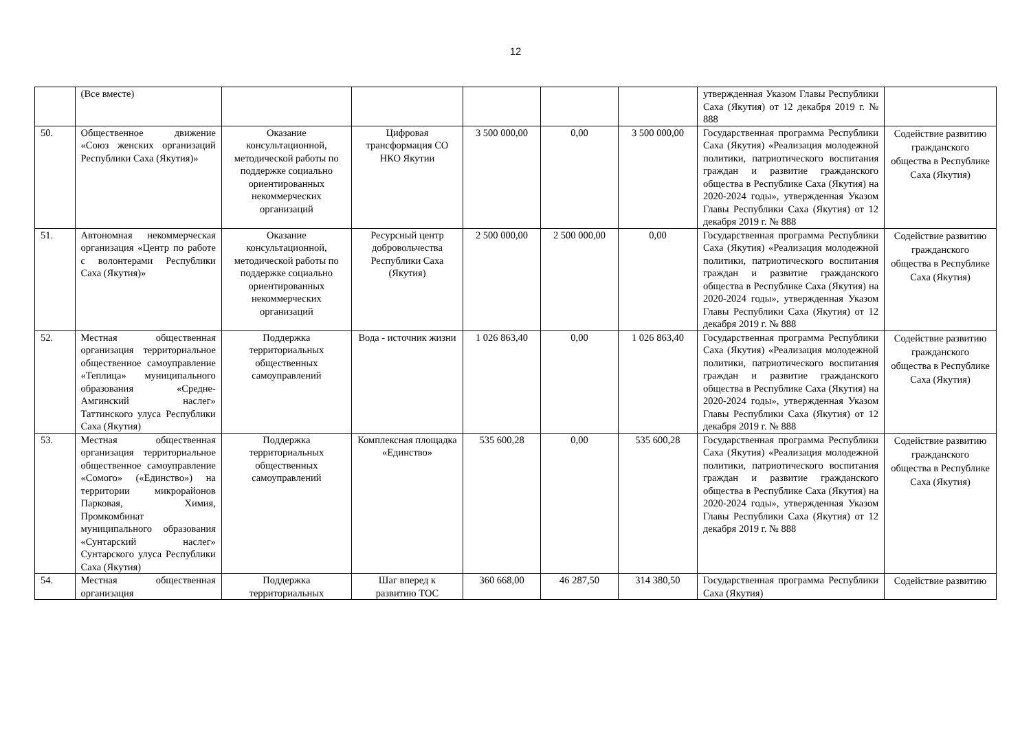12
| | (Все вместе) | | | | | | утвержденная Указом Главы Республики Саха (Якутия) от 12 декабря 2019 г. № 888 | |
| 50. | Общественное движение «Союз женских организаций Республики Саха (Якутия)» | Оказание консультационной, методической работы по поддержке социально ориентированных некоммерческих организаций | Цифровая трансформация СО НКО Якутии | 3 500 000,00 | 0,00 | 3 500 000,00 | Государственная программа Республики Саха (Якутия) «Реализация молодежной политики, патриотического воспитания граждан и развитие гражданского общества в Республике Саха (Якутия) на 2020-2024 годы», утвержденная Указом Главы Республики Саха (Якутия) от 12 декабря 2019 г. № 888 | Содействие развитию гражданского общества в Республике Саха (Якутия) |
| 51. | Автономная некоммерческая организация «Центр по работе с волонтерами Республики Саха (Якутия)» | Оказание консультационной, методической работы по поддержке социально ориентированных некоммерческих организаций | Ресурсный центр добровольчества Республики Саха (Якутия) | 2 500 000,00 | 2 500 000,00 | 0,00 | Государственная программа Республики Саха (Якутия) «Реализация молодежной политики, патриотического воспитания граждан и развитие гражданского общества в Республике Саха (Якутия) на 2020-2024 годы», утвержденная Указом Главы Республики Саха (Якутия) от 12 декабря 2019 г. № 888 | Содействие развитию гражданского общества в Республике Саха (Якутия) |
| 52. | Местная общественная организация территориальное общественное самоуправление «Теплица» муниципального образования «Средне-Амгинский наслег» Таттинского улуса Республики Саха (Якутия) | Поддержка территориальных общественных самоуправлений | Вода - источник жизни | 1 026 863,40 | 0,00 | 1 026 863,40 | Государственная программа Республики Саха (Якутия) «Реализация молодежной политики, патриотического воспитания граждан и развитие гражданского общества в Республике Саха (Якутия) на 2020-2024 годы», утвержденная Указом Главы Республики Саха (Якутия) от 12 декабря 2019 г. № 888 | Содействие развитию гражданского общества в Республике Саха (Якутия) |
| 53. | Местная общественная организация территориальное общественное самоуправление «Сомого» («Единство») на территории микрорайонов Парковая, Химия, Промкомбинат муниципального образования «Сунтарский наслег» Сунтарского улуса Республики Саха (Якутия) | Поддержка территориальных общественных самоуправлений | Комплексная площадка «Единство» | 535 600,28 | 0,00 | 535 600,28 | Государственная программа Республики Саха (Якутия) «Реализация молодежной политики, патриотического воспитания граждан и развитие гражданского общества в Республике Саха (Якутия) на 2020-2024 годы», утвержденная Указом Главы Республики Саха (Якутия) от 12 декабря 2019 г. № 888 | Содействие развитию гражданского общества в Республике Саха (Якутия) |
| 54. | Местная общественная организация | Поддержка территориальных | Шаг вперед к развитию ТОС | 360 668,00 | 46 287,50 | 314 380,50 | Государственная программа Республики Саха (Якутия) | Содействие развитию |